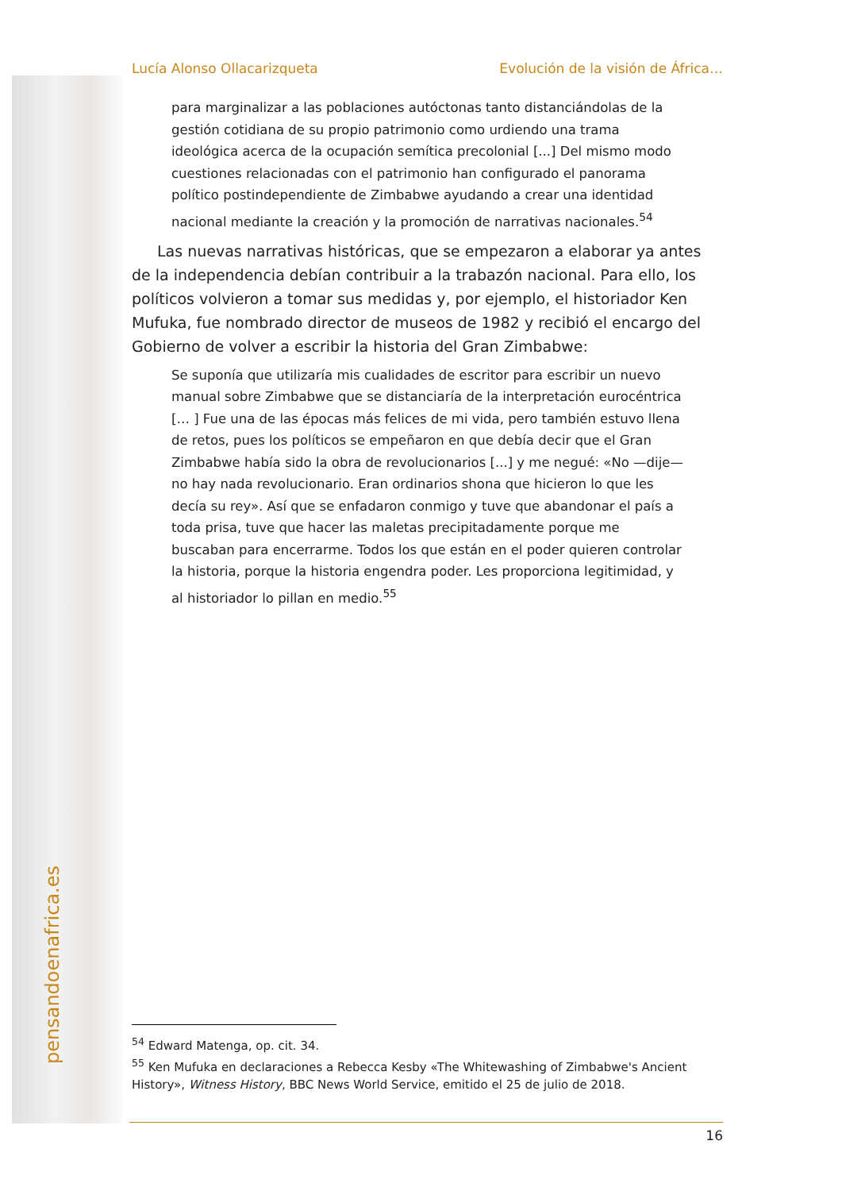pensandoenafrica.es
Lucía Alonso Ollacarizqueta Evolución de la visión de África…
para marginalizar a las poblaciones autóctonas tanto distanciándolas de la gestión cotidiana de su propio patrimonio como urdiendo una trama ideológica acerca de la ocupación semítica precolonial [...] Del mismo modo cuestiones relacionadas con el patrimonio han configurado el panorama político postindependiente de Zimbabwe ayudando a crear una identidad nacional mediante la creación y la promoción de narrativas nacionales.<sup>54</sup>
Las nuevas narrativas históricas, que se empezaron a elaborar ya antes de la independencia debían contribuir a la trabazón nacional. Para ello, los políticos volvieron a tomar sus medidas y, por ejemplo, el historiador Ken Mufuka, fue nombrado director de museos de 1982 y recibió el encargo del Gobierno de volver a escribir la historia del Gran Zimbabwe:
Se suponía que utilizaría mis cualidades de escritor para escribir un nuevo manual sobre Zimbabwe que se distanciaría de la interpretación eurocéntrica [… ] Fue una de las épocas más felices de mi vida, pero también estuvo llena de retos, pues los políticos se empeñaron en que debía decir que el Gran Zimbabwe había sido la obra de revolucionarios [...] y me negué: «No —dije— no hay nada revolucionario. Eran ordinarios shona que hicieron lo que les decía su rey». Así que se enfadaron conmigo y tuve que abandonar el país a toda prisa, tuve que hacer las maletas precipitadamente porque me buscaban para encerrarme. Todos los que están en el poder quieren controlar la historia, porque la historia engendra poder. Les proporciona legitimidad, y al historiador lo pillan en medio.<sup>55</sup>
<sup>54</sup> Edward Matenga, op. cit. 34.
<sup>55</sup> Ken Mufuka en declaraciones a Rebecca Kesby «The Whitewashing of Zimbabwe's Ancient History», Witness History, BBC News World Service, emitido el 25 de julio de 2018.
16